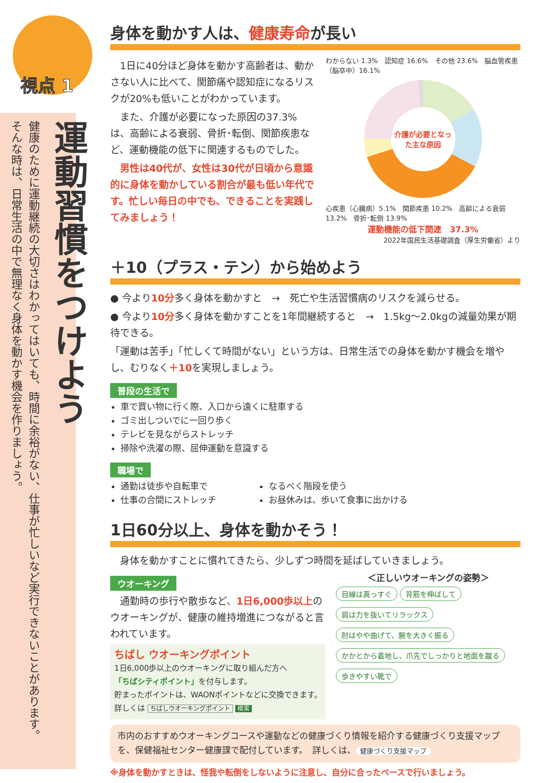運動習慣をつけよう
健康のために運動継続の大切さはわかってはいても、時間に余裕がない、仕事が忙しいなど実行できないことがあります。
そんな時は、日常生活の中で無理なく身体を動かす機会を作りましょう。
視点 1
身体を動かす人は、健康寿命が長い
　1日に40分ほど身体を動かす高齢者は、動かさない人に比べて、関節痛や認知症になるリスクが20%も低いことがわかっています。
　また、介護が必要になった原因の37.3%は、高齢による衰弱、骨折･転倒、関節疾患など、運動機能の低下に関連するものでした。
　男性は40代が、女性は30代が日頃から意識的に身体を動かしている割合が最も低い年代です。忙しい毎日の中でも、できることを実践してみましょう！
わからない 1.3%　認知症 16.6%　その他 23.6%　脳血管疾患（脳卒中）16.1%
介護が必要となった主な原因
心疾患（心臓病）5.1%　関節疾患 10.2%　高齢による衰弱 13.2%　骨折･転倒 13.9%
運動機能の低下関連　37.3%
2022年国民生活基礎調査（厚生労働省）より
＋10（プラス・テン）から始めよう
● 今より10分多く身体を動かすと　→　死亡や生活習慣病のリスクを減らせる。
● 今より10分多く身体を動かすことを1年間継続すると　→　1.5kg～2.0kgの減量効果が期待できる。
「運動は苦手」「忙しくて時間がない」という方は、日常生活での身体を動かす機会を増やし、むりなく＋10を実現しましょう。
普段の生活で
車で買い物に行く際、入口から遠くに駐車する
ゴミ出しついでに一回り歩く
テレビを見ながらストレッチ
掃除や洗濯の際、屈伸運動を意識する
職場で
通勤は徒歩や自転車で
仕事の合間にストレッチ
なるべく階段を使う
お昼休みは、歩いて食事に出かける
1日60分以上、身体を動かそう！
　身体を動かすことに慣れてきたら、少しずつ時間を延ばしていきましょう。
ウオーキング
　通勤時の歩行や散歩など、1日6,000歩以上のウオーキングが、健康の維持増進につながると言われています。
ちばし ウオーキングポイント
1日6,000歩以上のウオーキングに取り組んだ方へ
「ちばシティポイント」を付与します。
貯まったポイントは、WAONポイントなどに交換できます。　詳しくは ちばしウオーキングポイント 検索
＜正しいウオーキングの姿勢＞
目線は真っすぐ 背筋を伸ばして
肩は力を抜いてリラックス 肘はやや曲げて、腕を大きく振る
かかとから着地し、爪先でしっかりと地面を蹴る 歩きやすい靴で
市内のおすすめウオーキングコースや運動などの健康づくり情報を紹介する健康づくり支援マップを、保健福祉センター健康課で配付しています。　詳しくは、 健康づくり支援マップ
※身体を動かすときは、怪我や転倒をしないように注意し、自分に合ったペースで行いましょう。